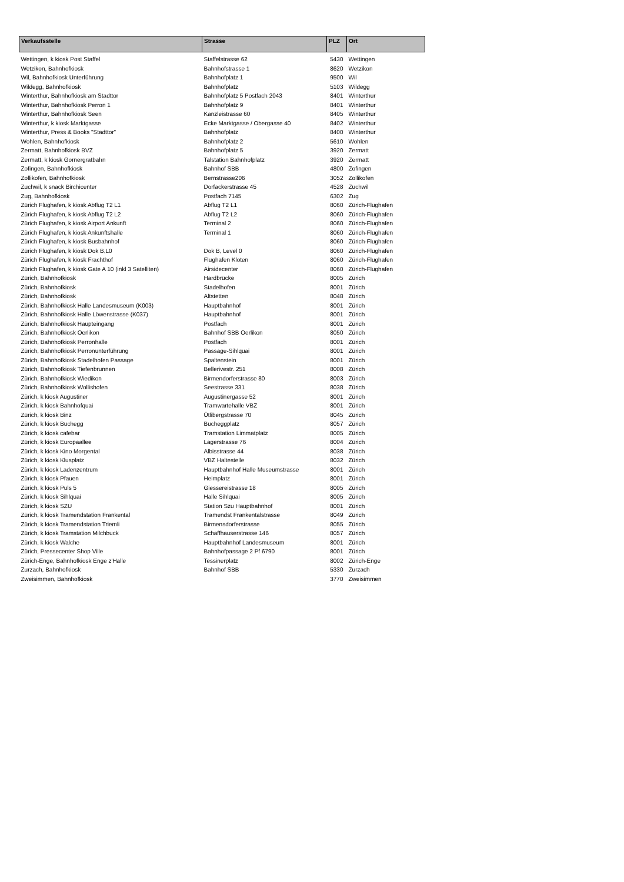| Verkaufsstelle | Strasse | PLZ | Ort |
| --- | --- | --- | --- |
| Wettingen, k kiosk Post Staffel | Staffelstrasse 62 | 5430 | Wettingen |
| Wetzikon, Bahnhofkiosk | Bahnhofstrasse 1 | 8620 | Wetzikon |
| Wil, Bahnhofkiosk Unterführung | Bahnhofplatz 1 | 9500 | Wil |
| Wildegg, Bahnhofkiosk | Bahnhofplatz | 5103 | Wildegg |
| Winterthur, Bahnhofkiosk am Stadttor | Bahnhofplatz 5 Postfach 2043 | 8401 | Winterthur |
| Winterthur, Bahnhofkiosk Perron 1 | Bahnhofplatz 9 | 8401 | Winterthur |
| Winterthur, Bahnhofkiosk Seen | Kanzleistrasse 60 | 8405 | Winterthur |
| Winterthur, k kiosk Marktgasse | Ecke Marktgasse / Obergasse 40 | 8402 | Winterthur |
| Winterthur, Press & Books "Stadttor" | Bahnhofplatz | 8400 | Winterthur |
| Wohlen, Bahnhofkiosk | Bahnhofplatz 2 | 5610 | Wohlen |
| Zermatt, Bahnhofkiosk BVZ | Bahnhofplatz 5 | 3920 | Zermatt |
| Zermatt, k kiosk Gornergratbahn | Talstation Bahnhofplatz | 3920 | Zermatt |
| Zofingen, Bahnhofkiosk | Bahnhof SBB | 4800 | Zofingen |
| Zollikofen, Bahnhofkiosk | Bernstrasse206 | 3052 | Zollikofen |
| Zuchwil, k snack Birchicenter | Dorfackerstrasse 45 | 4528 | Zuchwil |
| Zug, Bahnhofkiosk | Postfach 7145 | 6302 | Zug |
| Zürich Flughafen, k kiosk Abflug T2 L1 | Abflug T2 L1 | 8060 | Zürich-Flughafen |
| Zürich Flughafen, k kiosk Abflug T2 L2 | Abflug T2 L2 | 8060 | Zürich-Flughafen |
| Zürich Flughafen, k kiosk Airport Ankunft | Terminal 2 | 8060 | Zürich-Flughafen |
| Zürich Flughafen, k kiosk Ankunftshalle | Terminal 1 | 8060 | Zürich-Flughafen |
| Zürich Flughafen, k kiosk Busbahnhof | | 8060 | Zürich-Flughafen |
| Zürich Flughafen, k kiosk Dok B,L0 | Dok B, Level 0 | 8060 | Zürich-Flughafen |
| Zürich Flughafen, k kiosk Frachthof | Flughafen Kloten | 8060 | Zürich-Flughafen |
| Zürich Flughafen, k kiosk Gate A 10 (inkl 3 Satelliten) | Airsidecenter | 8060 | Zürich-Flughafen |
| Zürich, Bahnhofkiosk | Hardbrücke | 8005 | Zürich |
| Zürich, Bahnhofkiosk | Stadelhofen | 8001 | Zürich |
| Zürich, Bahnhofkiosk | Altstetten | 8048 | Zürich |
| Zürich, Bahnhofkiosk Halle Landesmuseum (K003) | Hauptbahnhof | 8001 | Zürich |
| Zürich, Bahnhofkiosk Halle Löwenstrasse (K037) | Hauptbahnhof | 8001 | Zürich |
| Zürich, Bahnhofkiosk Haupteingang | Postfach | 8001 | Zürich |
| Zürich, Bahnhofkiosk Oerlikon | Bahnhof SBB Oerlikon | 8050 | Zürich |
| Zürich, Bahnhofkiosk Perronhalle | Postfach | 8001 | Zürich |
| Zürich, Bahnhofkiosk Perronunterführung | Passage-Sihlquai | 8001 | Zürich |
| Zürich, Bahnhofkiosk Stadelhofen Passage | Spaltenstein | 8001 | Zürich |
| Zürich, Bahnhofkiosk Tiefenbrunnen | Bellerivestr. 251 | 8008 | Zürich |
| Zürich, Bahnhofkiosk Wiedikon | Birmendorferstrasse 80 | 8003 | Zürich |
| Zürich, Bahnhofkiosk Wollishofen | Seestrasse 331 | 8038 | Zürich |
| Zürich, k kiosk Augustiner | Augustinergasse 52 | 8001 | Zürich |
| Zürich, k kiosk Bahnhofquai | Tramwartehalle VBZ | 8001 | Zürich |
| Zürich, k kiosk Binz | Ütlibergstrasse 70 | 8045 | Zürich |
| Zürich, k kiosk Buchegg | Bucheggplatz | 8057 | Zürich |
| Zürich, k kiosk cafebar | Tramstation Limmatplatz | 8005 | Zürich |
| Zürich, k kiosk Europaallee | Lagerstrasse 76 | 8004 | Zürich |
| Zürich, k kiosk Kino Morgental | Albisstrasse 44 | 8038 | Zürich |
| Zürich, k kiosk Klusplatz | VBZ Haltestelle | 8032 | Zürich |
| Zürich, k kiosk Ladenzentrum | Hauptbahnhof Halle Museumstrasse | 8001 | Zürich |
| Zürich, k kiosk Pfauen | Heimplatz | 8001 | Zürich |
| Zürich, k kiosk Puls 5 | Giessereistrasse 18 | 8005 | Zürich |
| Zürich, k kiosk Sihlquai | Halle Sihlquai | 8005 | Zürich |
| Zürich, k kiosk SZU | Station Szu Hauptbahnhof | 8001 | Zürich |
| Zürich, k kiosk Tramendstation Frankental | Tramendst Frankentalstrasse | 8049 | Zürich |
| Zürich, k kiosk Tramendstation Triemli | Birmensdorferstrasse | 8055 | Zürich |
| Zürich, k kiosk Tramstation Milchbuck | Schaffhauserstrasse 146 | 8057 | Zürich |
| Zürich, k kiosk Walche | Hauptbahnhof Landesmuseum | 8001 | Zürich |
| Zürich, Pressecenter Shop Ville | Bahnhofpassage 2 Pf 6790 | 8001 | Zürich |
| Zürich-Enge, Bahnhofkiosk Enge z'Halle | Tessinerplatz | 8002 | Zürich-Enge |
| Zurzach, Bahnhofkiosk | Bahnhof SBB | 5330 | Zurzach |
| Zweisimmen, Bahnhofkiosk | | 3770 | Zweisimmen |